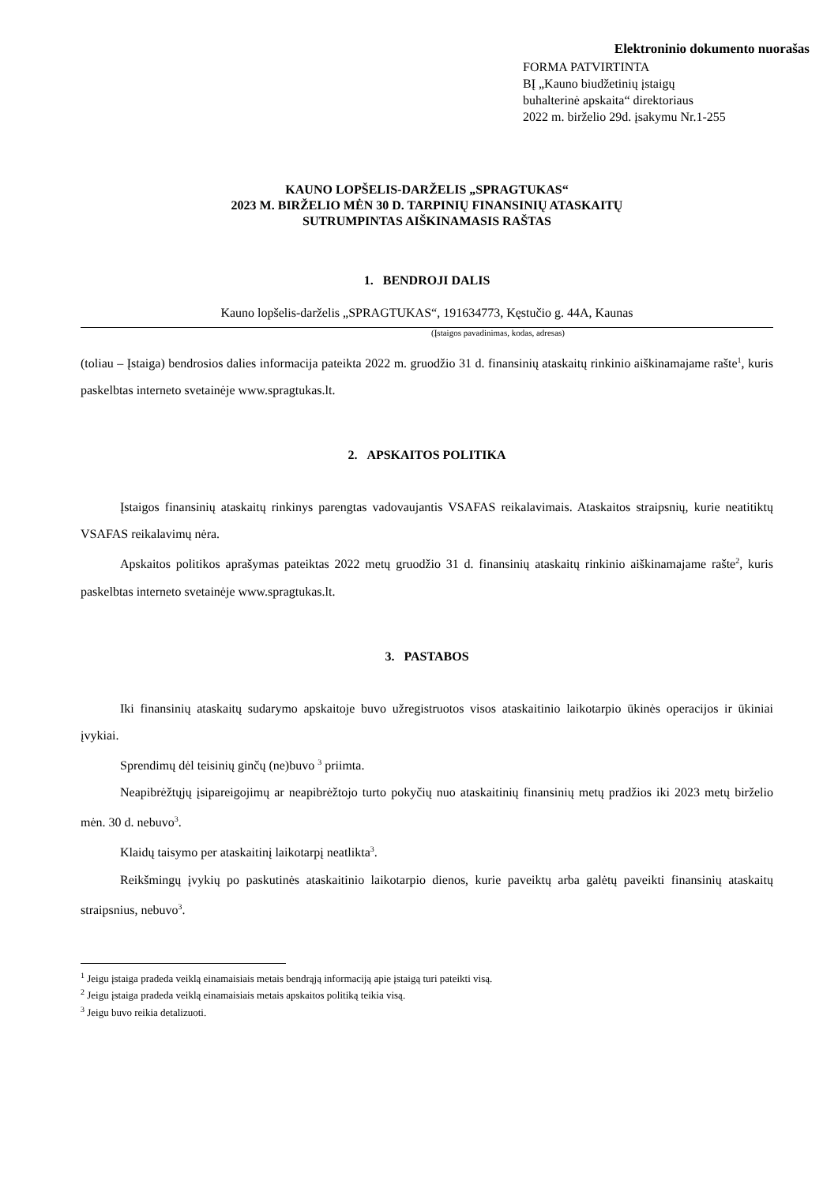Elektroninio dokumento nuorašas
FORMA PATVIRTINTA
BĮ „Kauno biudžetinių įstaigų
buhalterinė apskaita“ direktoriaus
2022 m. birželio 29d. įsakymu Nr.1-255
KAUNO LOPŠELIS-DARŽELIS „SPRAGTUKAS“
2023 M. BIRŽELIO MĖN 30 D. TARPINIŲ FINANSINIŲ ATASKAITŲ
SUTRUMPINTAS AIŠKINAMASIS RAŠTAS
1. BENDROJI DALIS
Kauno lopšelis-darželis „SPRAGTUKAS“, 191634773, Kęstučio g. 44A, Kaunas
(Įstaigos pavadinimas, kodas, adresas)
(toliau – Įstaiga) bendrosios dalies informacija pateikta 2022 m. gruodžio 31 d. finansinių ataskaitų rinkinio aiškinamajame rašte<sup>1</sup>, kuris paskelbtas interneto svetainėje www.spragtukas.lt.
2. APSKAITOS POLITIKA
Įstaigos finansinių ataskaitų rinkinys parengtas vadovaujantis VSAFAS reikalavimais. Ataskaitos straipsnių, kurie neatitiktų VSAFAS reikalavimų nėra.
Apskaitos politikos aprašymas pateiktas 2022 metų gruodžio 31 d. finansinių ataskaitų rinkinio aiškinamajame rašte<sup>2</sup>, kuris paskelbtas interneto svetainėje www.spragtukas.lt.
3. PASTABOS
Iki finansinių ataskaitų sudarymo apskaitoje buvo užregistruotos visos ataskaitinio laikotarpio ūkinės operacijos ir ūkiniai įvykiai.
Sprendimų dėl teisinių ginčų (ne)buvo <sup>3</sup> priimta.
Neapibrėžtųjų įsipareigojimų ar neapibrėžtojo turto pokyčių nuo ataskaitinių finansinių metų pradžios iki 2023 metų birželio mėn. 30 d. nebuvo<sup>3</sup>.
Klaidų taisymo per ataskaitinį laikotarpį neatlikta<sup>3</sup>.
Reikšmingų įvykių po paskutinės ataskaitinio laikotarpio dienos, kurie paveiktų arba galėtų paveikti finansinių ataskaitų straipsnius, nebuvo<sup>3</sup>.
<sup>1</sup> Jeigu įstaiga pradeda veiklą einamaisiais metais bendrąją informaciją apie įstaigą turi pateikti visą.
<sup>2</sup> Jeigu įstaiga pradeda veiklą einamaisiais metais apskaitos politiką teikia visą.
<sup>3</sup> Jeigu buvo reikia detalizuoti.